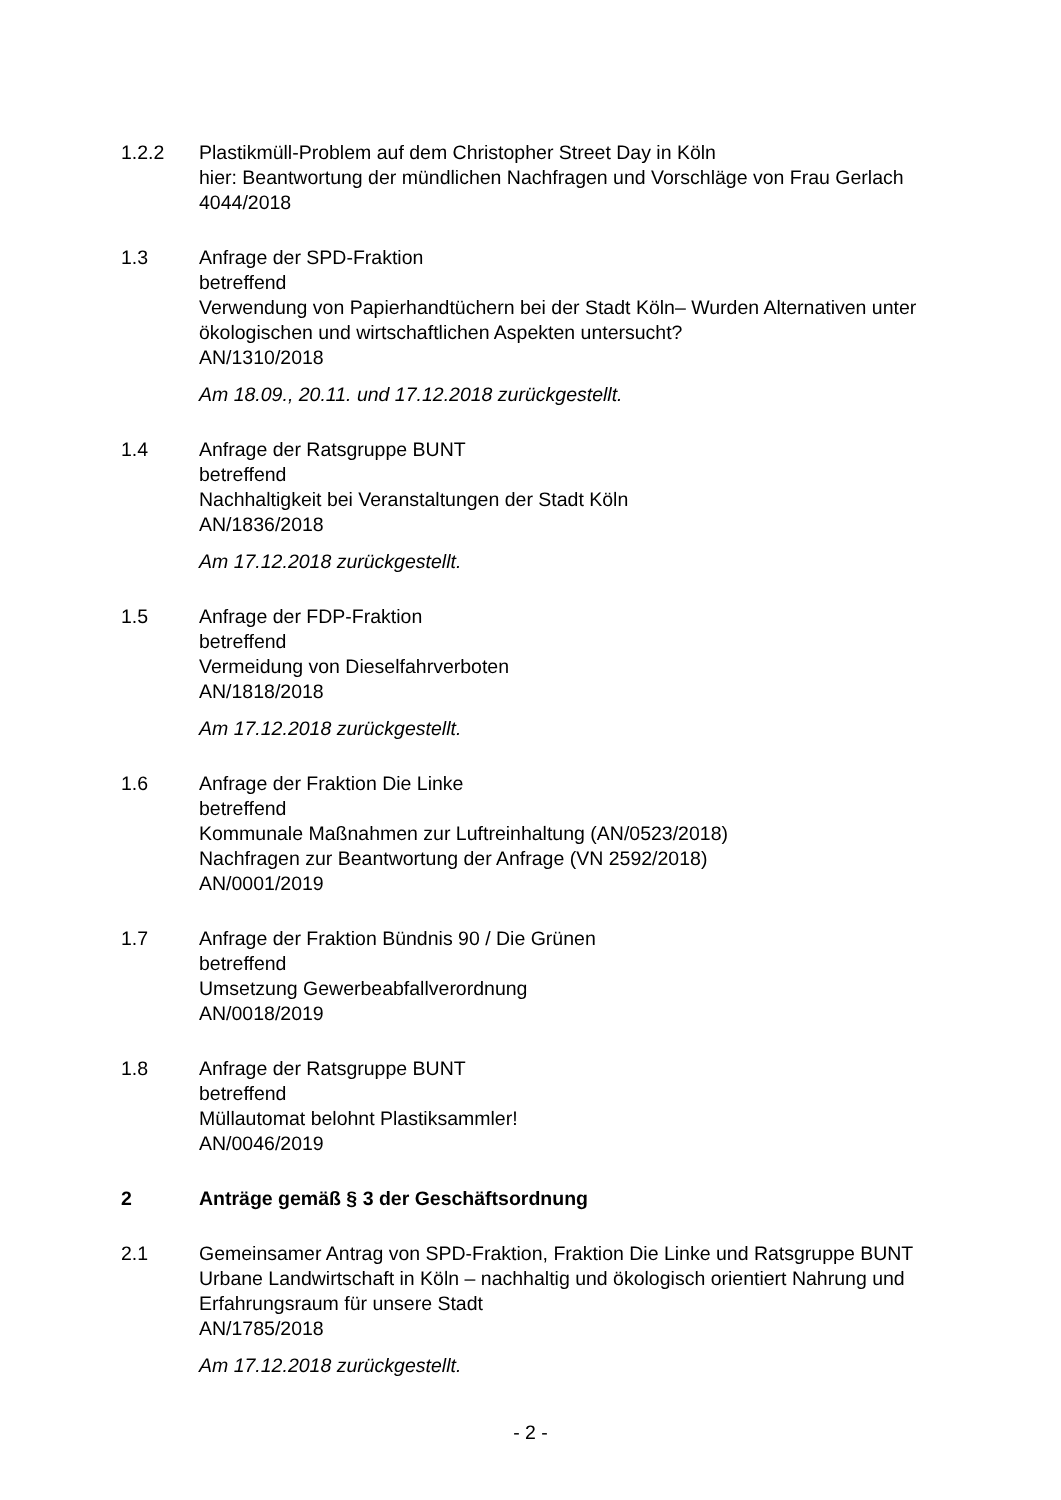1.2.2 Plastikmüll-Problem auf dem Christopher Street Day in Köln
hier: Beantwortung der mündlichen Nachfragen und Vorschläge von Frau Gerlach
4044/2018
1.3 Anfrage der SPD-Fraktion
betreffend
Verwendung von Papierhandtüchern bei der Stadt Köln– Wurden Alternativen unter ökologischen und wirtschaftlichen Aspekten untersucht?
AN/1310/2018
Am 18.09., 20.11. und 17.12.2018 zurückgestellt.
1.4 Anfrage der Ratsgruppe BUNT
betreffend
Nachhaltigkeit bei Veranstaltungen der Stadt Köln
AN/1836/2018
Am 17.12.2018 zurückgestellt.
1.5 Anfrage der FDP-Fraktion
betreffend
Vermeidung von Dieselfahrverboten
AN/1818/2018
Am 17.12.2018 zurückgestellt.
1.6 Anfrage der Fraktion Die Linke
betreffend
Kommunale Maßnahmen zur Luftreinhaltung (AN/0523/2018)
Nachfragen zur Beantwortung der Anfrage (VN 2592/2018)
AN/0001/2019
1.7 Anfrage der Fraktion Bündnis 90 / Die Grünen
betreffend
Umsetzung Gewerbeabfallverordnung
AN/0018/2019
1.8 Anfrage der Ratsgruppe BUNT
betreffend
Müllautomat belohnt Plastiksammler!
AN/0046/2019
2 Anträge gemäß § 3 der Geschäftsordnung
2.1 Gemeinsamer Antrag von SPD-Fraktion, Fraktion Die Linke und Ratsgruppe BUNT
Urbane Landwirtschaft in Köln – nachhaltig und ökologisch orientiert Nahrung und Erfahrungsraum für unsere Stadt
AN/1785/2018
Am 17.12.2018 zurückgestellt.
- 2 -